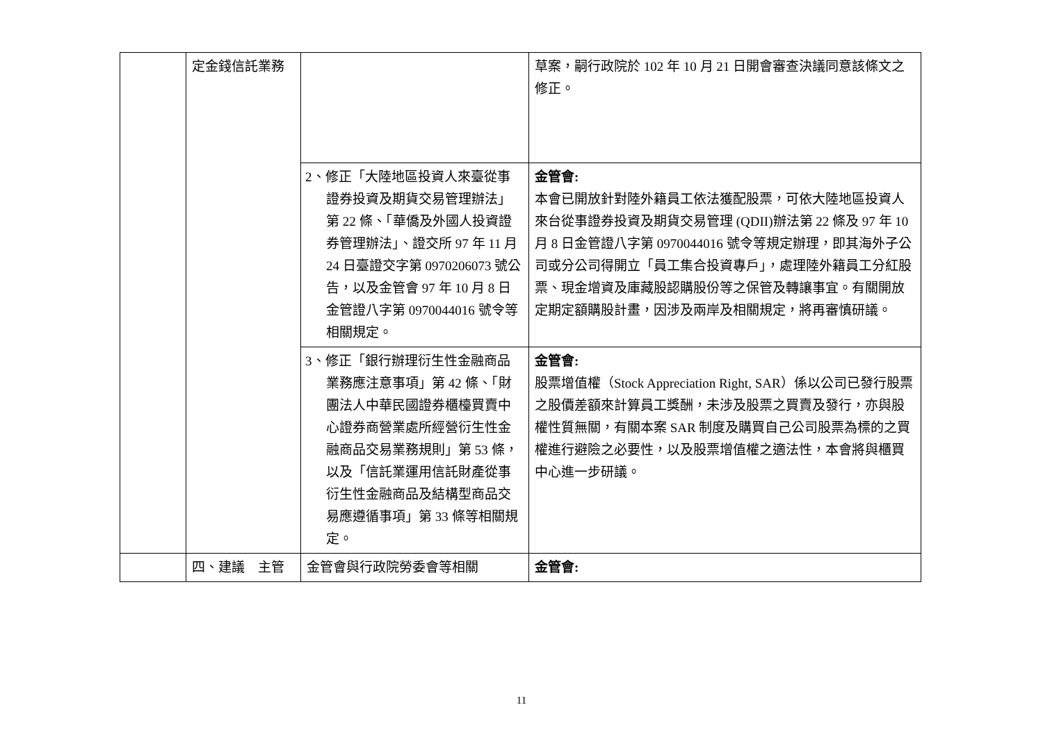| | 定金錢信託業務 | | 草案，嗣行政院於 102 年 10 月 21 日開會審查決議同意該條文之修正。 |
| | | 2、修正「大陸地區投資人來臺從事證券投資及期貨交易管理辦法」第 22 條、「華僑及外國人投資證券管理辦法」、證交所 97 年 11 月 24 日臺證交字第 0970206073 號公告，以及金管會 97 年 10 月 8 日金管證八字第 0970044016 號令等相關規定。 | 金管會: 本會已開放針對陸外籍員工依法獲配股票，可依大陸地區投資人來台從事證券投資及期貨交易管理 (QDII)辦法第 22 條及 97 年 10 月 8 日金管證八字第 0970044016 號令等規定辦理，即其海外子公司或分公司得開立「員工集合投資專戶」，處理陸外籍員工分紅股票、現金增資及庫藏股認購股份等之保管及轉讓事宜。有關開放定期定額購股計畫，因涉及兩岸及相關規定，將再審慎研議。 |
| | | 3、修正「銀行辦理衍生性金融商品業務應注意事項」第 42 條、「財團法人中華民國證券櫃檯買賣中心證券商營業處所經營衍生性金融商品交易業務規則」第 53 條，以及「信託業運用信託財產從事衍生性金融商品及結構型商品交易應遵循事項」第 33 條等相關規定。 | 金管會: 股票增值權（Stock Appreciation Right, SAR）係以公司已發行股票之股價差額來計算員工獎酬，未涉及股票之買賣及發行，亦與股權性質無關，有關本案 SAR 制度及購買自己公司股票為標的之買權進行避險之必要性，以及股票增值權之適法性，本會將與櫃買中心進一步研議。 |
| | 四、建議 主管 | 金管會與行政院勞委會等相關 | 金管會: |
11